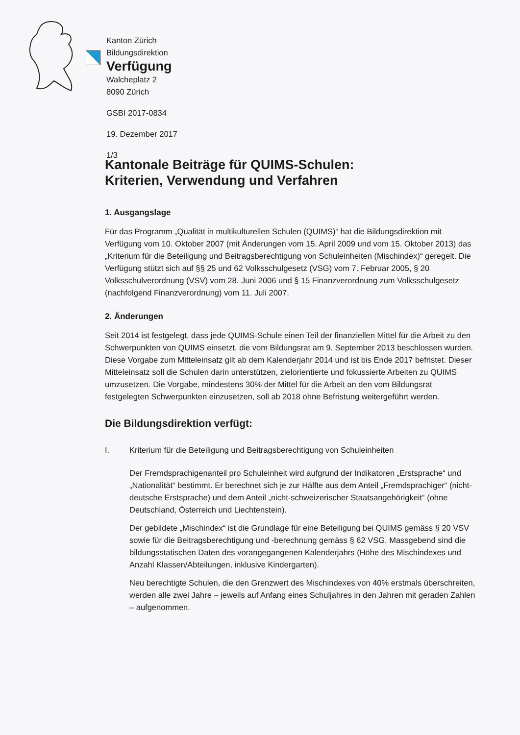Kanton Zürich
Bildungsdirektion
Verfügung
Walcheplatz 2
8090 Zürich
GSBI 2017-0834
19. Dezember 2017
1/3
Kantonale Beiträge für QUIMS-Schulen:
Kriterien, Verwendung und Verfahren
1. Ausgangslage
Für das Programm „Qualität in multikulturellen Schulen (QUIMS)“ hat die Bildungsdirektion mit Verfügung vom 10. Oktober 2007 (mit Änderungen vom 15. April 2009 und vom 15. Oktober 2013) das „Kriterium für die Beteiligung und Beitragsberechtigung von Schuleinheiten (Mischindex)“ geregelt. Die Verfügung stützt sich auf §§ 25 und 62 Volksschulgesetz (VSG) vom 7. Februar 2005, § 20 Volksschulverordnung (VSV) vom 28. Juni 2006 und § 15 Finanzverordnung zum Volksschulgesetz (nachfolgend Finanzverordnung) vom 11. Juli 2007.
2. Änderungen
Seit 2014 ist festgelegt, dass jede QUIMS-Schule einen Teil der finanziellen Mittel für die Arbeit zu den Schwerpunkten von QUIMS einsetzt, die vom Bildungsrat am 9. September 2013 beschlossen wurden. Diese Vorgabe zum Mitteleinsatz gilt ab dem Kalenderjahr 2014 und ist bis Ende 2017 befristet. Dieser Mitteleinsatz soll die Schulen darin unterstützen, zielorientierte und fokussierte Arbeiten zu QUIMS umzusetzen. Die Vorgabe, mindestens 30% der Mittel für die Arbeit an den vom Bildungsrat festgelegten Schwerpunkten einzusetzen, soll ab 2018 ohne Befristung weitergeführt werden.
Die Bildungsdirektion verfügt:
I. Kriterium für die Beteiligung und Beitragsberechtigung von Schuleinheiten
Der Fremdsprachigenanteil pro Schuleinheit wird aufgrund der Indikatoren „Erstsprache“ und „Nationalität“ bestimmt. Er berechnet sich je zur Hälfte aus dem Anteil „Fremdsprachiger“ (nicht-deutsche Erstsprache) und dem Anteil „nicht-schweizerischer Staatsangehörigkeit“ (ohne Deutschland, Österreich und Liechtenstein).
Der gebildete „Mischindex“ ist die Grundlage für eine Beteiligung bei QUIMS gemäss § 20 VSV sowie für die Beitragsberechtigung und -berechnung gemäss § 62 VSG. Massgebend sind die bildungsstatischen Daten des vorangegangenen Kalenderjahrs (Höhe des Mischindexes und Anzahl Klassen/Abteilungen, inklusive Kindergarten).
Neu berechtigte Schulen, die den Grenzwert des Mischindexes von 40% erstmals überschreiten, werden alle zwei Jahre – jeweils auf Anfang eines Schuljahres in den Jahren mit geraden Zahlen – aufgenommen.